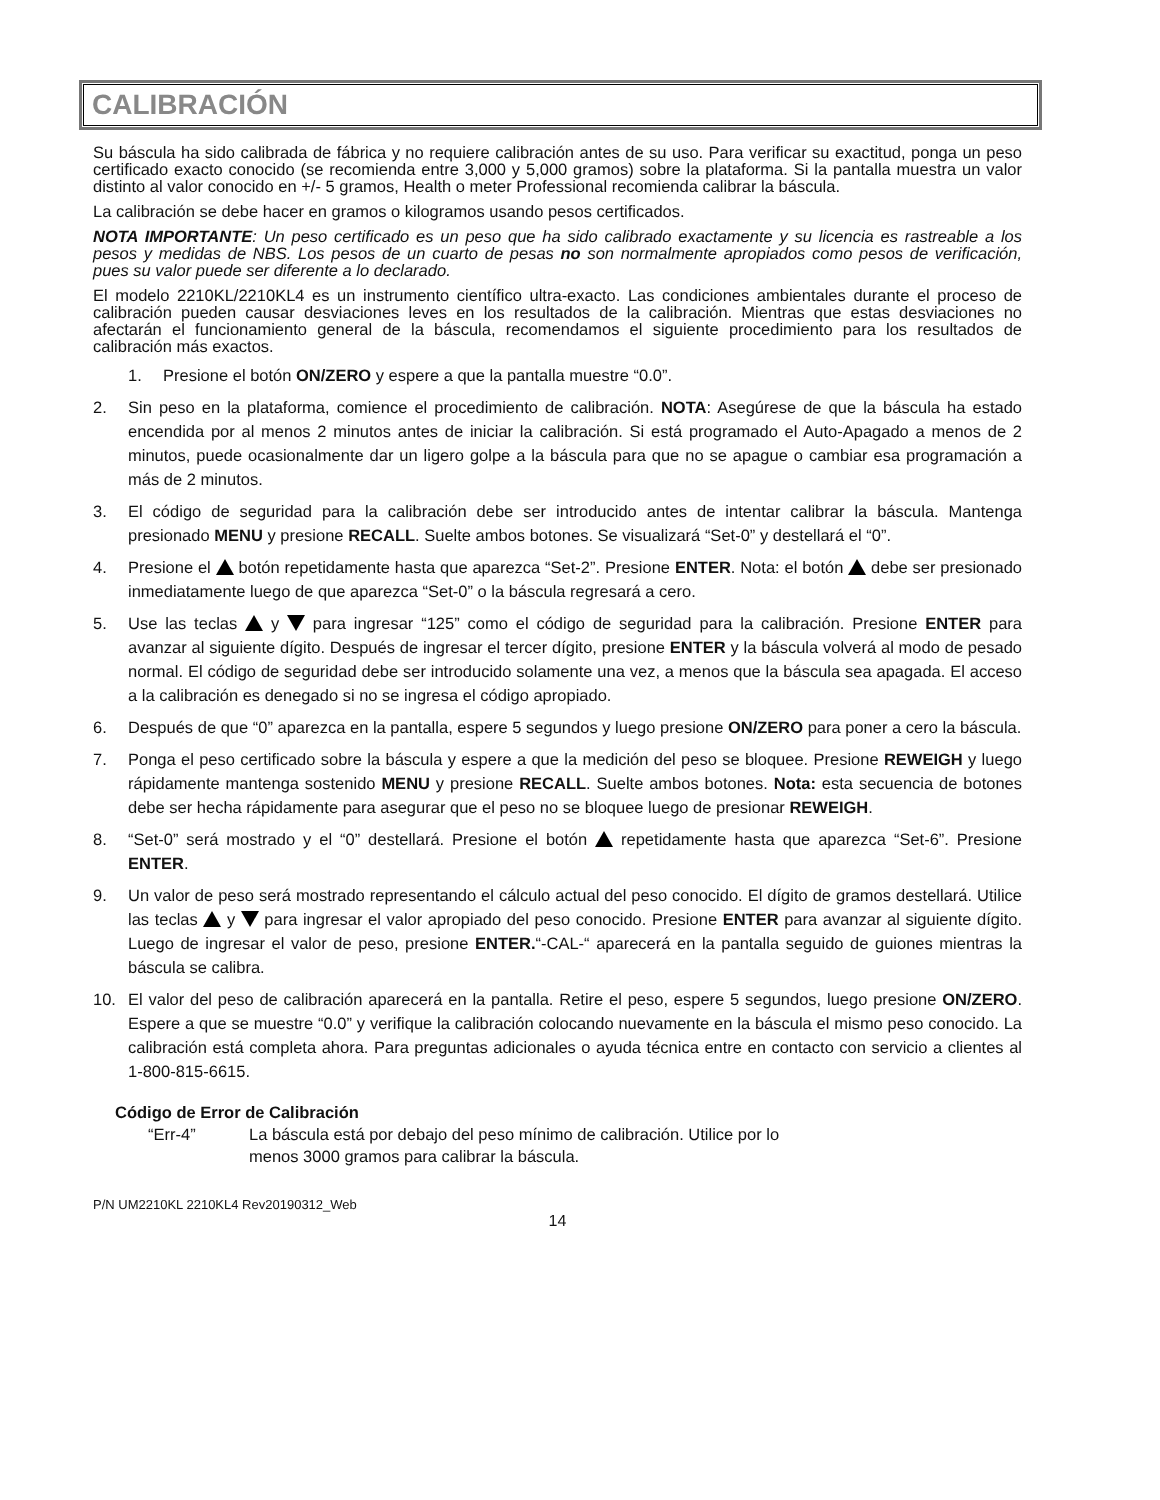CALIBRACIÓN
Su báscula ha sido calibrada de fábrica y no requiere calibración antes de su uso. Para verificar su exactitud, ponga un peso certificado exacto conocido (se recomienda entre 3,000 y 5,000 gramos) sobre la plataforma. Si la pantalla muestra un valor distinto al valor conocido en +/- 5 gramos, Health o meter Professional recomienda calibrar la báscula.
La calibración se debe hacer en gramos o kilogramos usando pesos certificados.
NOTA IMPORTANTE: Un peso certificado es un peso que ha sido calibrado exactamente y su licencia es rastreable a los pesos y medidas de NBS. Los pesos de un cuarto de pesas no son normalmente apropiados como pesos de verificación, pues su valor puede ser diferente a lo declarado.
El modelo 2210KL/2210KL4 es un instrumento científico ultra-exacto. Las condiciones ambientales durante el proceso de calibración pueden causar desviaciones leves en los resultados de la calibración. Mientras que estas desviaciones no afectarán el funcionamiento general de la báscula, recomendamos el siguiente procedimiento para los resultados de calibración más exactos.
1. Presione el botón ON/ZERO y espere a que la pantalla muestre “0.0”.
2. Sin peso en la plataforma, comience el procedimiento de calibración. NOTA: Asegúrese de que la báscula ha estado encendida por al menos 2 minutos antes de iniciar la calibración. Si está programado el Auto-Apagado a menos de 2 minutos, puede ocasionalmente dar un ligero golpe a la báscula para que no se apague o cambiar esa programación a más de 2 minutos.
3. El código de seguridad para la calibración debe ser introducido antes de intentar calibrar la báscula. Mantenga presionado MENU y presione RECALL. Suelte ambos botones. Se visualizará “Set-0” y destellará el “0”.
4. Presione el botón repetidamente hasta que aparezca “Set-2”. Presione ENTER. Nota: el botón debe ser presionado inmediatamente luego de que aparezca “Set-0” o la báscula regresará a cero.
5. Use las teclas y para ingresar “125” como el código de seguridad para la calibración. Presione ENTER para avanzar al siguiente dígito. Después de ingresar el tercer dígito, presione ENTER y la báscula volverá al modo de pesado normal. El código de seguridad debe ser introducido solamente una vez, a menos que la báscula sea apagada. El acceso a la calibración es denegado si no se ingresa el código apropiado.
6. Después de que “0” aparezca en la pantalla, espere 5 segundos y luego presione ON/ZERO para poner a cero la báscula.
7. Ponga el peso certificado sobre la báscula y espere a que la medición del peso se bloquee. Presione REWEIGH y luego rápidamente mantenga sostenido MENU y presione RECALL. Suelte ambos botones. Nota: esta secuencia de botones debe ser hecha rápidamente para asegurar que el peso no se bloquee luego de presionar REWEIGH.
8. “Set-0” será mostrado y el “0” destellará. Presione el botón repetidamente hasta que aparezca “Set-6”. Presione ENTER.
9. Un valor de peso será mostrado representando el cálculo actual del peso conocido. El dígito de gramos destellará. Utilice las teclas y para ingresar el valor apropiado del peso conocido. Presione ENTER para avanzar al siguiente dígito. Luego de ingresar el valor de peso, presione ENTER.“-CAL-“ aparecerá en la pantalla seguido de guiones mientras la báscula se calibra.
10. El valor del peso de calibración aparecerá en la pantalla. Retire el peso, espere 5 segundos, luego presione ON/ZERO. Espere a que se muestre “0.0” y verifique la calibración colocando nuevamente en la báscula el mismo peso conocido. La calibración está completa ahora. Para preguntas adicionales o ayuda técnica entre en contacto con servicio a clientes al 1-800-815-6615.
Código de Error de Calibración
“Err-4” La báscula está por debajo del peso mínimo de calibración. Utilice por lo
menos 3000 gramos para calibrar la báscula.
P/N UM2210KL 2210KL4 Rev20190312_Web
14